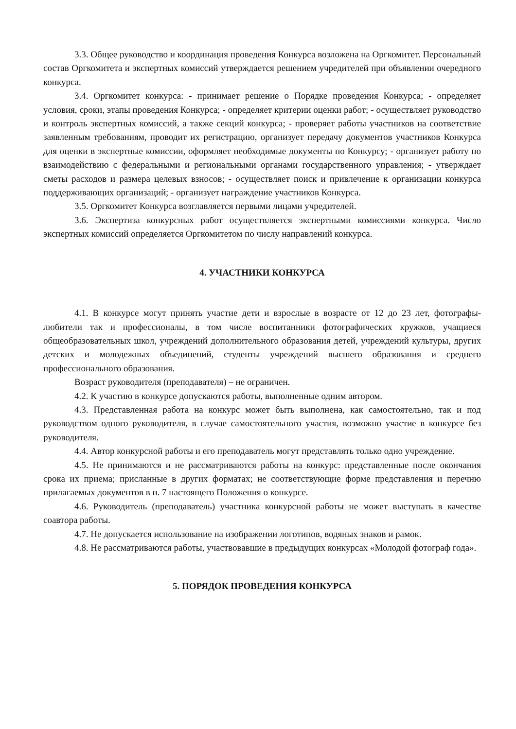3.3. Общее руководство и координация проведения Конкурса возложена на Оргкомитет. Персональный состав Оргкомитета и экспертных комиссий утверждается решением учредителей при объявлении очередного конкурса.
3.4. Оргкомитет конкурса: - принимает решение о Порядке проведения Конкурса; - определяет условия, сроки, этапы проведения Конкурса; - определяет критерии оценки работ; - осуществляет руководство и контроль экспертных комиссий, а также секций конкурса; - проверяет работы участников на соответствие заявленным требованиям, проводит их регистрацию, организует передачу документов участников Конкурса для оценки в экспертные комиссии, оформляет необходимые документы по Конкурсу; - организует работу по взаимодействию с федеральными и региональными органами государственного управления; - утверждает сметы расходов и размера целевых взносов; - осуществляет поиск и привлечение к организации конкурса поддерживающих организаций; - организует награждение участников Конкурса.
3.5. Оргкомитет Конкурса возглавляется первыми лицами учредителей.
3.6. Экспертиза конкурсных работ осуществляется экспертными комиссиями конкурса. Число экспертных комиссий определяется Оргкомитетом по числу направлений конкурса.
4. УЧАСТНИКИ КОНКУРСА
4.1. В конкурсе могут принять участие дети и взрослые в возрасте от 12 до 23 лет, фотографы-любители так и профессионалы, в том числе воспитанники фотографических кружков, учащиеся общеобразовательных школ, учреждений дополнительного образования детей, учреждений культуры, других детских и молодежных объединений, студенты учреждений высшего образования и среднего профессионального образования.
Возраст руководителя (преподавателя) – не ограничен.
4.2. К участию в конкурсе допускаются работы, выполненные одним автором.
4.3. Представленная работа на конкурс может быть выполнена, как самостоятельно, так и под руководством одного руководителя, в случае самостоятельного участия, возможно участие в конкурсе без руководителя.
4.4. Автор конкурсной работы и его преподаватель могут представлять только одно учреждение.
4.5. Не принимаются и не рассматриваются работы на конкурс: представленные после окончания срока их приема; присланные в других форматах; не соответствующие форме представления и перечню прилагаемых документов в п. 7 настоящего Положения о конкурсе.
4.6. Руководитель (преподаватель) участника конкурсной работы не может выступать в качестве соавтора работы.
4.7. Не допускается использование на изображении логотипов, водяных знаков и рамок.
4.8. Не рассматриваются работы, участвовавшие в предыдущих конкурсах «Молодой фотограф года».
5. ПОРЯДОК ПРОВЕДЕНИЯ КОНКУРСА